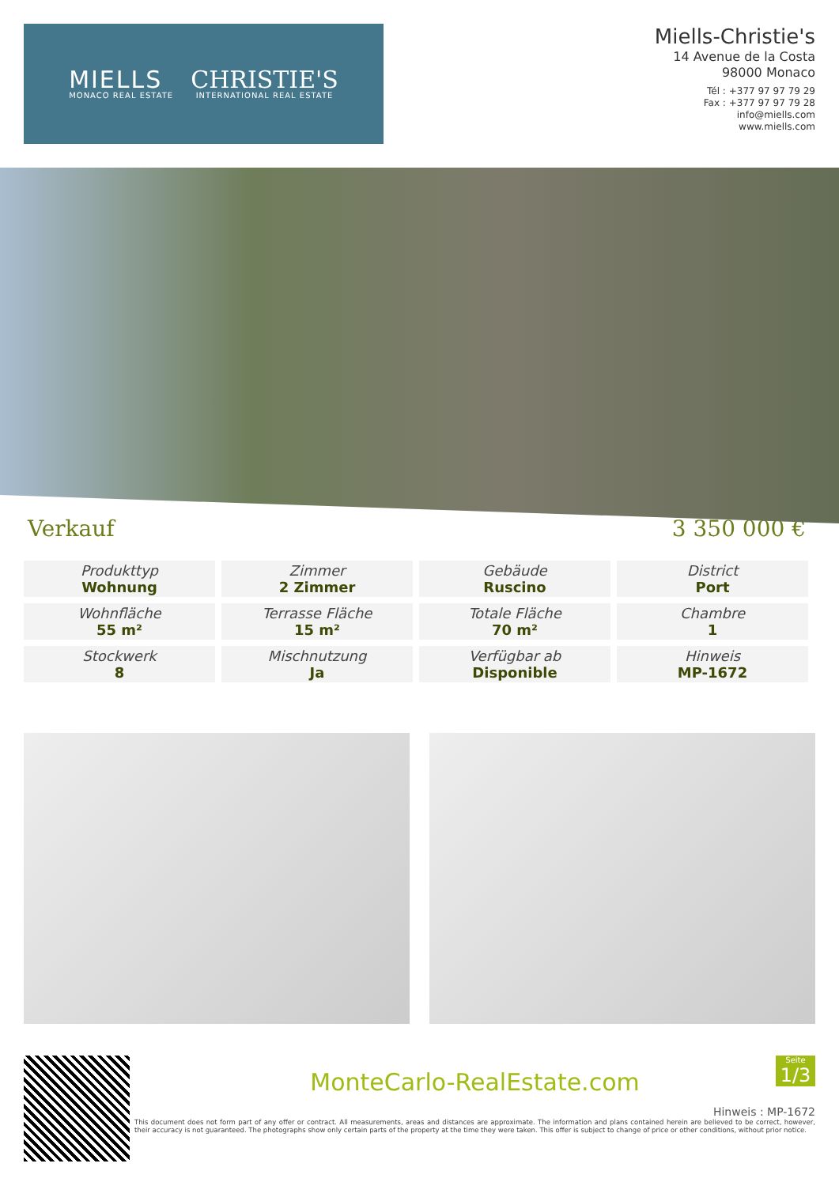MIELLS
MONACO REAL ESTATE
CHRISTIE'S
INTERNATIONAL REAL ESTATE
Miells-Christie's
14 Avenue de la Costa
98000 Monaco
Tél : +377 97 97 79 29
Fax : +377 97 97 79 28
info@miells.com
www.miells.com
Verkauf 3 350 000 €
| Produkttyp Wohnung | Zimmer 2 Zimmer | Gebäude Ruscino | District Port |
| Wohnfläche 55 m² | Terrasse Fläche 15 m² | Totale Fläche 70 m² | Chambre 1 |
| Stockwerk 8 | Mischnutzung Ja | Verfügbar ab Disponible | Hinweis MP-1672 |
Seite
1/3
MonteCarlo-RealEstate.com
Hinweis : MP-1672
This document does not form part of any offer or contract. All measurements, areas and distances are approximate. The information and plans contained herein are believed to be correct, however, their accuracy is not guaranteed. The photographs show only certain parts of the property at the time they were taken. This offer is subject to change of price or other conditions, without prior notice.